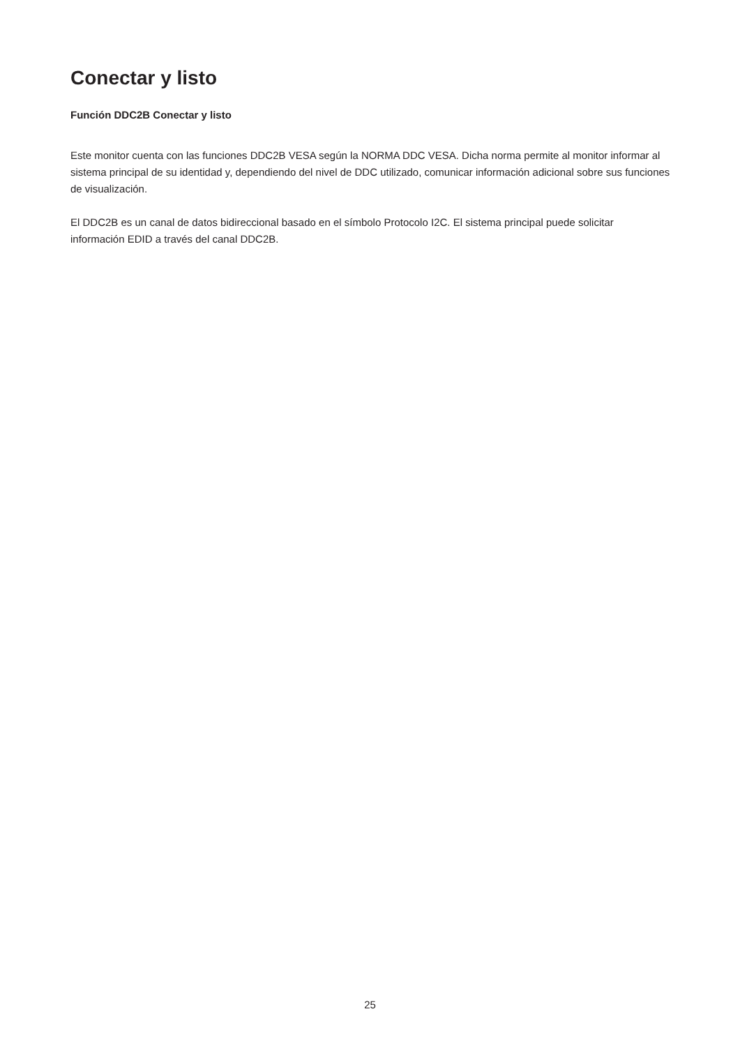Conectar y listo
Función DDC2B Conectar y listo
Este monitor cuenta con las funciones DDC2B VESA según la NORMA DDC VESA. Dicha norma permite al monitor informar al sistema principal de su identidad y, dependiendo del nivel de DDC utilizado, comunicar información adicional sobre sus funciones de visualización.
El DDC2B es un canal de datos bidireccional basado en el símbolo Protocolo I2C. El sistema principal puede solicitar información EDID a través del canal DDC2B.
25